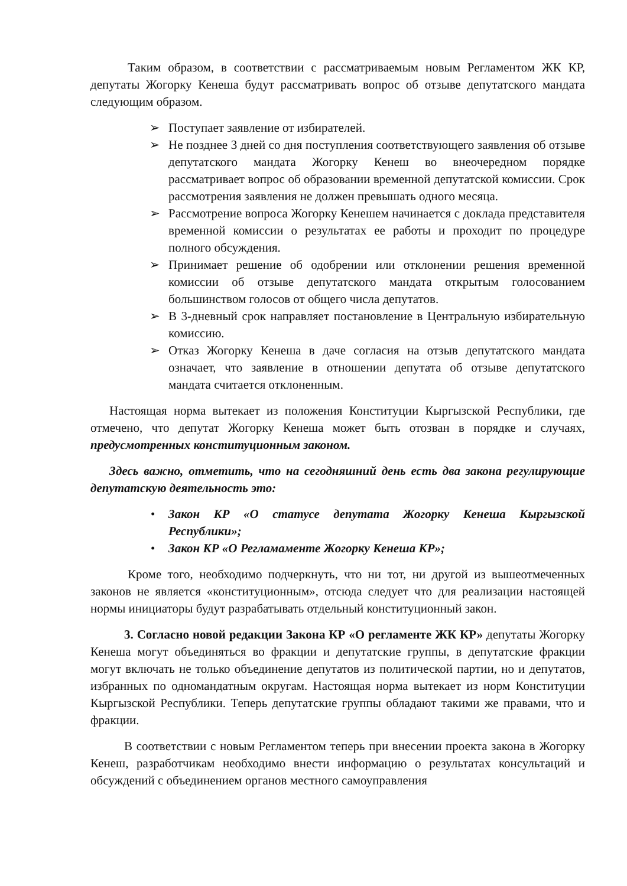Таким образом, в соответствии с рассматриваемым новым Регламентом ЖК КР, депутаты Жогорку Кенеша будут рассматривать вопрос об отзыве депутатского мандата следующим образом.
Поступает заявление от избирателей.
Не позднее 3 дней со дня поступления соответствующего заявления об отзыве депутатского мандата Жогорку Кенеш во внеочередном порядке рассматривает вопрос об образовании временной депутатской комиссии. Срок рассмотрения заявления не должен превышать одного месяца.
Рассмотрение вопроса Жогорку Кенешем начинается с доклада представителя временной комиссии о результатах ее работы и проходит по процедуре полного обсуждения.
Принимает решение об одобрении или отклонении решения временной комиссии об отзыве депутатского мандата открытым голосованием большинством голосов от общего числа депутатов.
В 3-дневный срок направляет постановление в Центральную избирательную комиссию.
Отказ Жогорку Кенеша в даче согласия на отзыв депутатского мандата означает, что заявление в отношении депутата об отзыве депутатского мандата считается отклоненным.
Настоящая норма вытекает из положения Конституции Кыргызской Республики, где отмечено, что депутат Жогорку Кенеша может быть отозван в порядке и случаях, предусмотренных конституционным законом.
Здесь важно, отметить, что на сегодняшний день есть два закона регулирующие депутатскую деятельность это:
Закон КР «О статусе депутата Жогорку Кенеша Кыргызской Республики»;
Закон КР «О Регламаменте Жогорку Кенеша КР»;
Кроме того, необходимо подчеркнуть, что ни тот, ни другой из вышеотмеченных законов не является «конституционным», отсюда следует что для реализации настоящей нормы инициаторы будут разрабатывать отдельный конституционный закон.
3. Согласно новой редакции Закона КР «О регламенте ЖК КР» депутаты Жогорку Кенеша могут объединяться во фракции и депутатские группы, в депутатские фракции могут включать не только объединение депутатов из политической партии, но и депутатов, избранных по одномандатным округам. Настоящая норма вытекает из норм Конституции Кыргызской Республики. Теперь депутатские группы обладают такими же правами, что и фракции.
В соответствии с новым Регламентом теперь при внесении проекта закона в Жогорку Кенеш, разработчикам необходимо внести информацию о результатах консультаций и обсуждений с объединением органов местного самоуправления